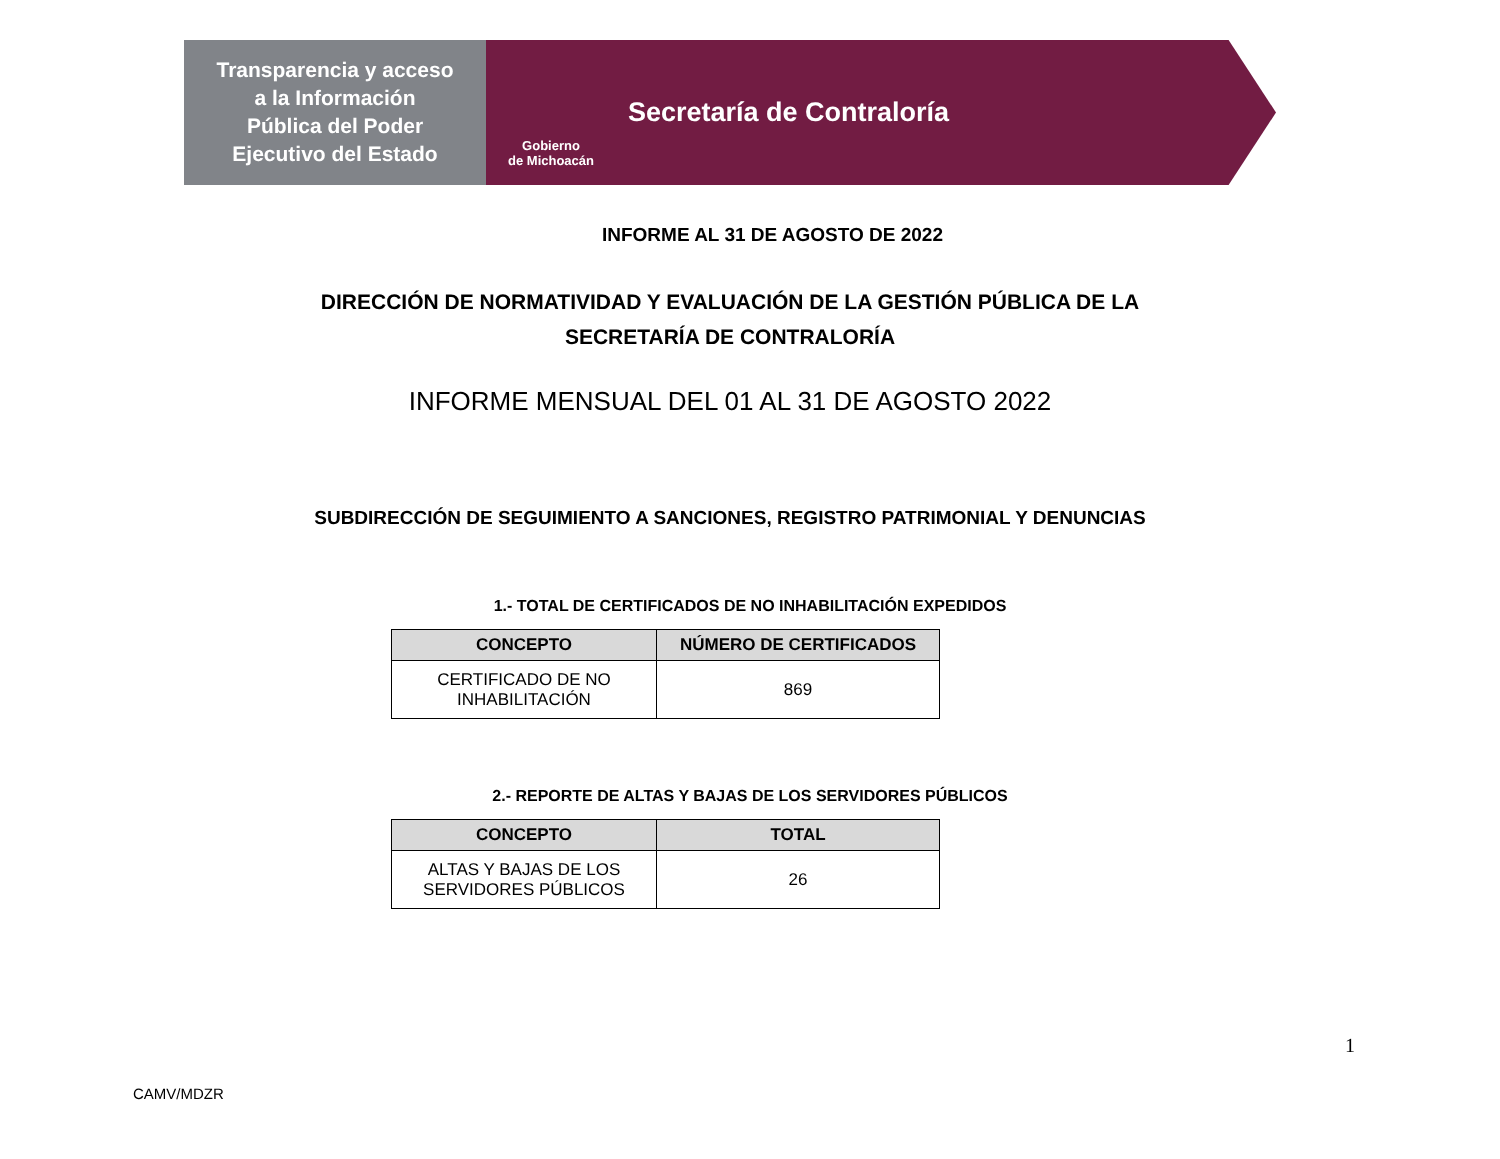Transparencia y acceso
a la Información
Pública del Poder
Ejecutivo del Estado
Gobierno
de Michoacán
Secretaría de Contraloría
INFORME AL 31 DE AGOSTO DE 2022
DIRECCIÓN DE NORMATIVIDAD Y EVALUACIÓN DE LA GESTIÓN PÚBLICA DE LA
SECRETARÍA DE CONTRALORÍA
INFORME MENSUAL DEL 01 AL 31 DE AGOSTO 2022
SUBDIRECCIÓN DE SEGUIMIENTO A SANCIONES, REGISTRO PATRIMONIAL Y DENUNCIAS
1.- TOTAL DE CERTIFICADOS DE NO INHABILITACIÓN EXPEDIDOS
| CONCEPTO | NÚMERO DE CERTIFICADOS |
| --- | --- |
| CERTIFICADO DE NO INHABILITACIÓN | 869 |
2.- REPORTE DE ALTAS Y BAJAS DE LOS SERVIDORES PÚBLICOS
| CONCEPTO | TOTAL |
| --- | --- |
| ALTAS Y BAJAS DE LOS SERVIDORES PÚBLICOS | 26 |
1
CAMV/MDZR